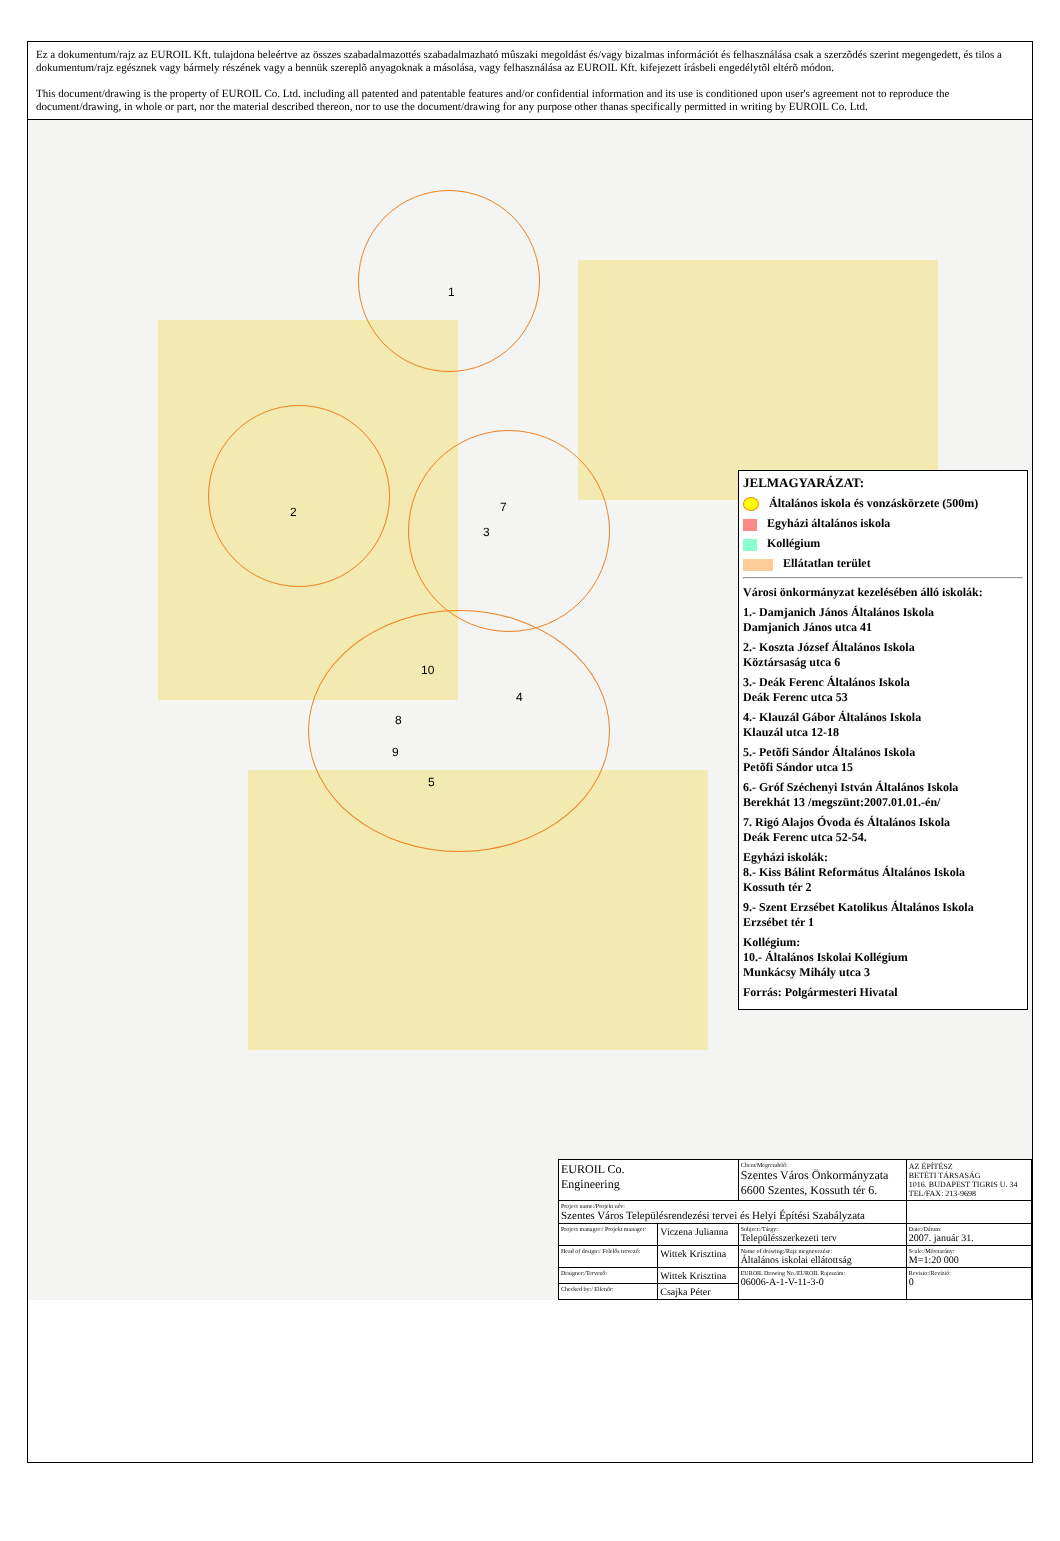Ez a dokumentum/rajz az EUROIL Kft. tulajdona beleértve az összes szabadalmazottés szabadalmazható mûszaki megoldást és/vagy bizalmas információt és felhasználása csak a szerzõdés szerint megengedett, és tilos a dokumentum/rajz egésznek vagy bármely részének vagy a bennük szereplõ anyagoknak a másolása, vagy felhasználása az EUROIL Kft. kifejezett írásbeli engedélytõl eltérõ módon.
This document/drawing is the property of EUROIL Co. Ltd. including all patented and patentable features and/or confidential information and its use is conditioned upon user's agreement not to reproduce the document/drawing, in whole or part, nor the material described thereon, nor to use the document/drawing for any purpose other thanas specifically permitted in writing by EUROIL Co. Ltd.
1
2
3
7
4
5
8
9
10
JELMAGYARÁZAT:
Általános iskola és vonzáskörzete (500m)
Egyházi általános iskola
Kollégium
Ellátatlan terület
Városi önkormányzat kezelésében álló iskolák:
1.- Damjanich János Általános Iskola
Damjanich János utca 41
2.- Koszta József Általános Iskola
Köztársaság utca 6
3.- Deák Ferenc Általános Iskola
Deák Ferenc utca 53
4.- Klauzál Gábor Általános Iskola
Klauzál utca 12-18
5.- Petõfi Sándor Általános Iskola
Petõfi Sándor utca 15
6.- Gróf Széchenyi István Általános Iskola
Berekhát 13 /megszünt:2007.01.01.-én/
7. Rigó Alajos Óvoda és Általános Iskola
Deák Ferenc utca 52-54.
Egyházi iskolák:
8.- Kiss Bálint Református Általános Iskola
Kossuth tér 2
9.- Szent Erzsébet Katolikus Általános Iskola
Erzsébet tér 1
Kollégium:
10.- Általános Iskolai Kollégium
Munkácsy Mihály utca 3
Forrás: Polgármesteri Hivatal
| EUROIL Co. Engineering | | Client/Megrendelő: Szentes Város Önkormányzata 6600 Szentes, Kossuth tér 6. | AZ ÉPÍTÉSZ BETÉTI TÁRSASÁG 1016. BUDAPEST TIGRIS U. 34 TEL/FAX: 213-9698 |
| Project name:/Projekt név: Szentes Város Településrendezési tervei és Helyi Építési Szabályzata | | | |
| Project manager:/ Projekt manager: | Viczena Julianna | Subject:/Tárgy: Településszerkezeti terv | Date:/Dátum: 2007. január 31. |
| Head of design:/ Felelős tervező: | Wittek Krisztina | Name of drawing:/Rajz megnevezése: Általános iskolai ellátottság | Scale:/Méretarány: M=1:20 000 |
| Designer:/Tervező: | Wittek Krisztina | EUROIL Drawing No./EUROIL Rajzszám: 06006-A-1-V-11-3-0 | Revisio:/Revízió: 0 |
| Checked by:/ Ellenőr: | Csajka Péter | | |